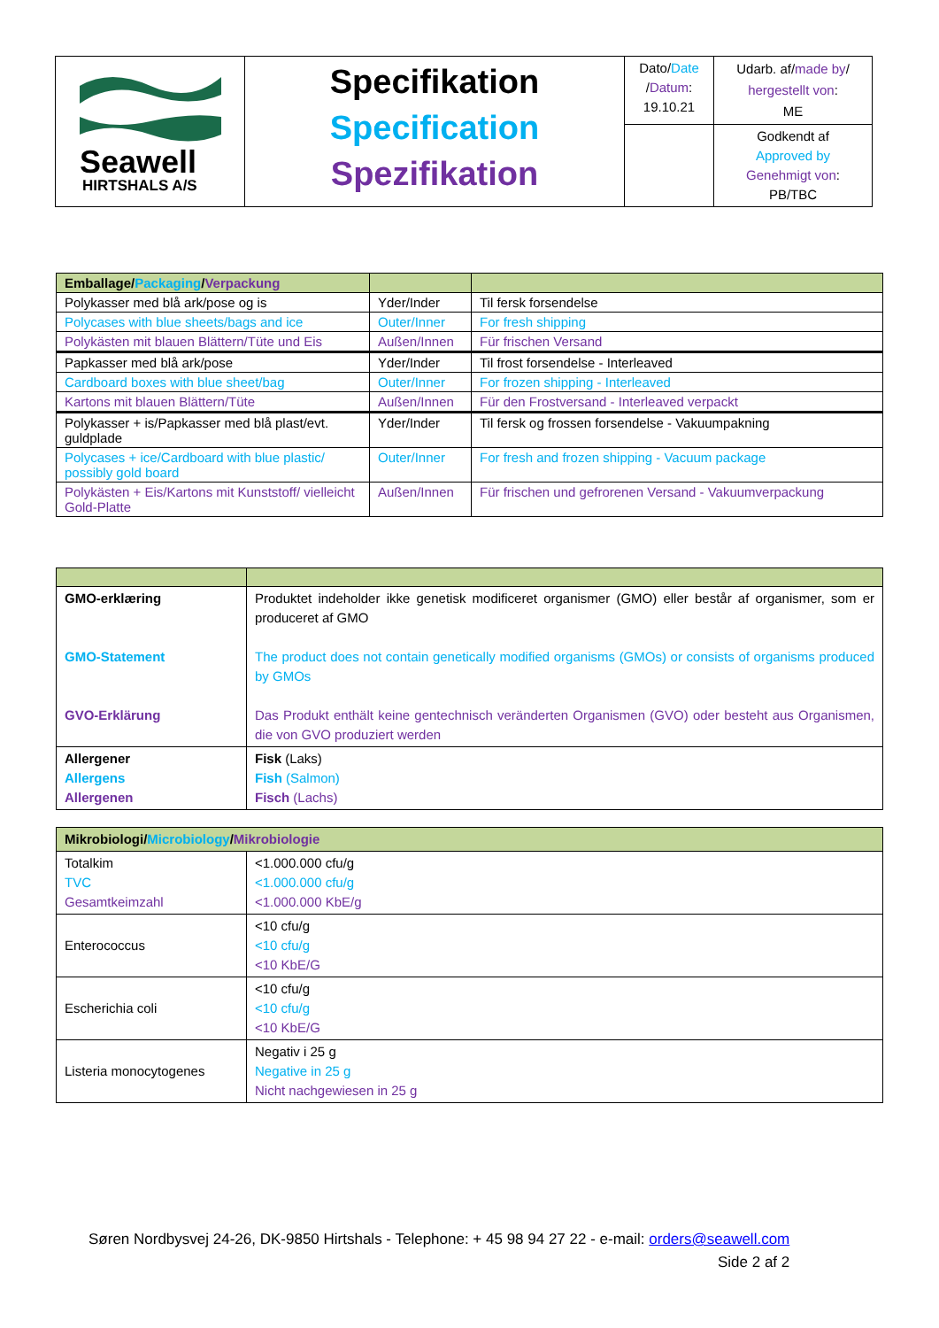| Seawell HIRTSHALS A/S | Specifikation Specification Spezifikation | Dato/ Date / Datum : 19.10.21 | Udarb. af/ made by / hergestellt von : ME |
| | | | Godkendt af Approved by Genehmigt von : PB/TBC |
| Emballage/ Packaging / Verpackung | | |
| Polykasser med blå ark/pose og is | Yder/Inder | Til fersk forsendelse |
| Polycases with blue sheets/bags and ice | Outer/Inner | For fresh shipping |
| Polykästen mit blauen Blättern/Tüte und Eis | Außen/Innen | Für frischen Versand |
| Papkasser med blå ark/pose | Yder/Inder | Til frost forsendelse - Interleaved |
| Cardboard boxes with blue sheet/bag | Outer/Inner | For frozen shipping - Interleaved |
| Kartons mit blauen Blättern/Tüte | Außen/Innen | Für den Frostversand - Interleaved verpackt |
| Polykasser + is/Papkasser med blå plast/evt. guldplade | Yder/Inder | Til fersk og frossen forsendelse - Vakuumpakning |
| Polycases + ice/Cardboard with blue plastic/ possibly gold board | Outer/Inner | For fresh and frozen shipping - Vacuum package |
| Polykästen + Eis/Kartons mit Kunststoff/ vielleicht Gold-Platte | Außen/Innen | Für frischen und gefrorenen Versand - Vakuumverpackung |
| GMO-erklæring GMO-Statement GVO-Erklärung | Produktet indeholder ikke genetisk modificeret organismer (GMO) eller består af organismer, som er produceret af GMO The product does not contain genetically modified organisms (GMOs) or consists of organisms produced by GMOs Das Produkt enthält keine gentechnisch veränderten Organismen (GVO) oder besteht aus Organismen, die von GVO produziert werden |
| Allergener Allergens Allergenen | Fisk (Laks) Fish (Salmon) Fisch (Lachs) |
| Mikrobiologi/ Microbiology / Mikrobiologie | |
| Totalkim TVC Gesamtkeimzahl | <1.000.000 cfu/g <1.000.000 cfu/g <1.000.000 KbE/g |
| Enterococcus | <10 cfu/g <10 cfu/g <10 KbE/G |
| Escherichia coli | <10 cfu/g <10 cfu/g <10 KbE/G |
| Listeria monocytogenes | Negativ i 25 g Negative in 25 g Nicht nachgewiesen in 25 g |
Søren Nordbysvej 24-26, DK-9850 Hirtshals - Telephone: + 45 98 94 27 22 - e-mail: orders@seawell.com
Side 2 af 2